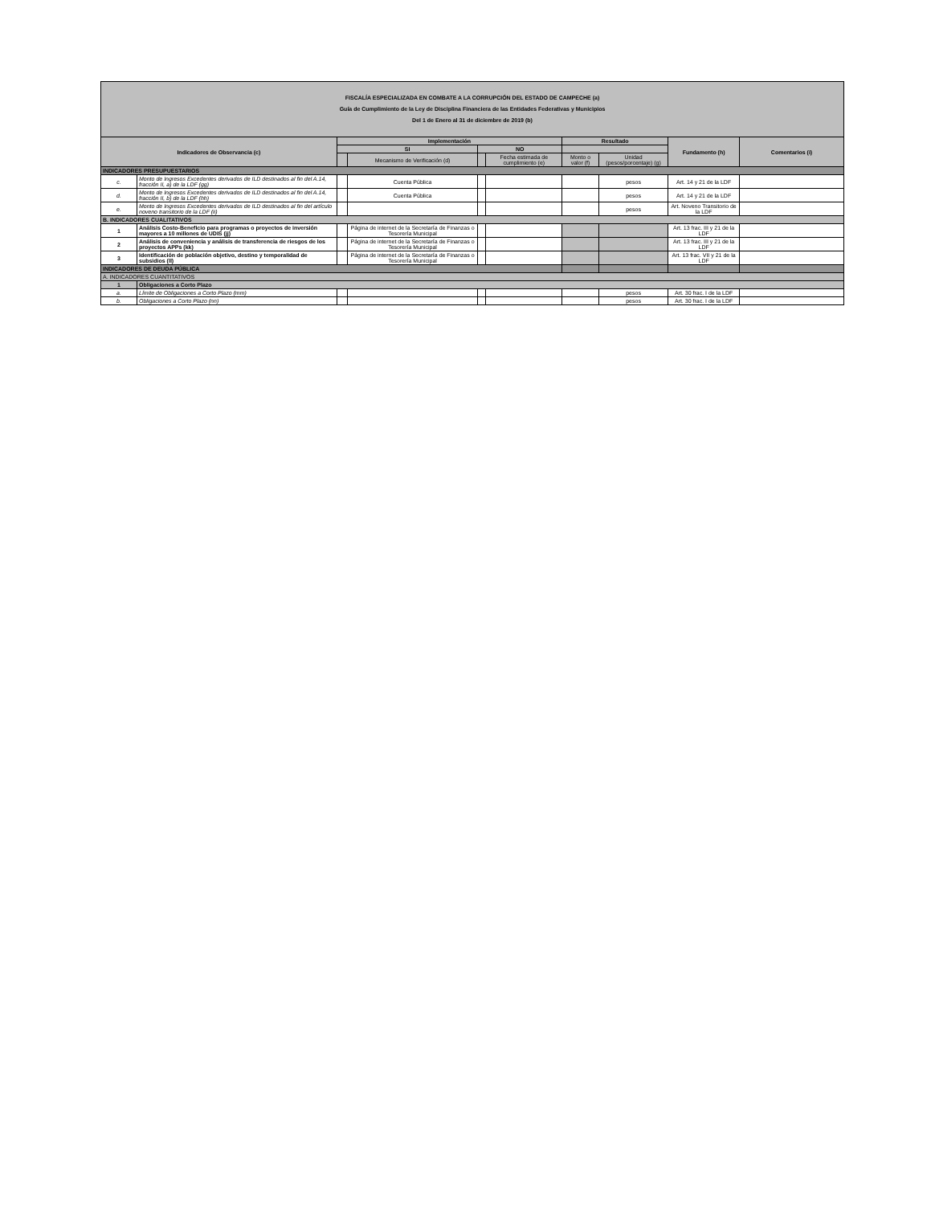| FISCALÍA ESPECIALIZADA EN COMBATE A LA CORRUPCIÓN DEL ESTADO DE CAMPECHE (a) Guía de Cumplimiento de la Ley de Disciplina Financiera de las Entidades Federativas y Municipios Del 1 de Enero al 31 de diciembre de 2019 (b) | | | | | | | | | |
| Indicadores de Observancia (c) | | Implementación | | | | Resultado | | Fundamento (h) | Comentarios (i) |
| | | SI | | NO | | | | | |
| | | | Mecanismo de Verificación (d) | | Fecha estimada de cumplimiento (e) | Monto o valor (f) | Unidad (pesos/porcentaje) (g) | | |
| INDICADORES PRESUPUESTARIOS | | | | | | | | | |
| c. | Monto de Ingresos Excedentes derivados de ILD destinados al fin del A.14, fracción II, a) de la LDF (gg) | | Cuenta Pública | | | | pesos | Art. 14 y 21 de la LDF | |
| d. | Monto de Ingresos Excedentes derivados de ILD destinados al fin del A.14, fracción II, b) de la LDF (hh) | | Cuenta Pública | | | | pesos | Art. 14 y 21 de la LDF | |
| e. | Monto de Ingresos Excedentes derivados de ILD destinados al fin del artículo noveno transitorio de la LDF (ii) | | | | | | pesos | Art. Noveno Transitorio de la LDF | |
| B. INDICADORES CUALITATIVOS | | | | | | | | | |
| 1 | Análisis Costo-Beneficio para programas o proyectos de inversión mayores a 10 millones de UDIS (jj) | | Página de internet de la Secretaría de Finanzas o Tesorería Municipal | | | | | Art. 13 frac. III y 21 de la LDF | |
| 2 | Análisis de conveniencia y análisis de transferencia de riesgos de los proyectos APPs (kk) | | Página de internet de la Secretaría de Finanzas o Tesorería Municipal | | | | | Art. 13 frac. III y 21 de la LDF | |
| 3 | Identificación de población objetivo, destino y temporalidad de subsidios (ll) | | Página de internet de la Secretaría de Finanzas o Tesorería Municipal | | | | | Art. 13 frac. VII y 21 de la LDF | |
| INDICADORES DE DEUDA PÚBLICA | | | | | | | | | |
| A. INDICADORES CUANTITATIVOS | | | | | | | | | |
| 1 | Obligaciones a Corto Plazo | | | | | | | | |
| a. | Límite de Obligaciones a Corto Plazo (mm) | | | | | | pesos | Art. 30 frac. I de la LDF | |
| b. | Obligaciones a Corto Plazo (nn) | | | | | | pesos | Art. 30 frac. I de la LDF | |